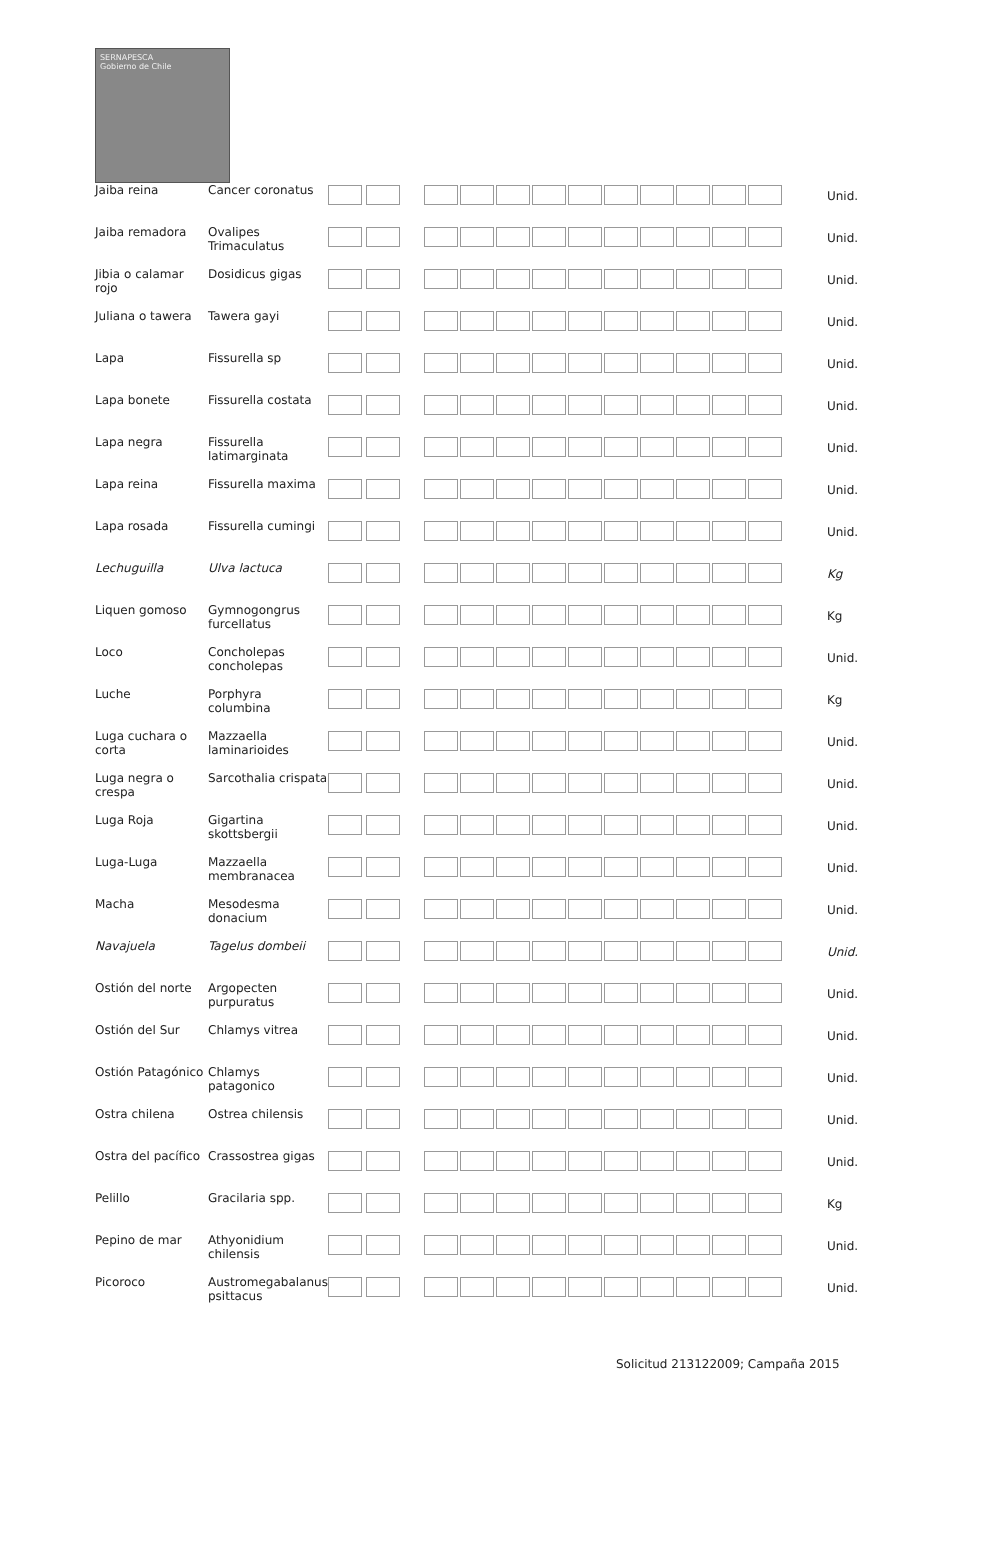SERNAPESCA
Gobierno de Chile
| Jaiba reina | Cancer coronatus | | | Unid. |
| Jaiba remadora | Ovalipes Trimaculatus | | | Unid. |
| Jibia o calamar rojo | Dosidicus gigas | | | Unid. |
| Juliana o tawera | Tawera gayi | | | Unid. |
| Lapa | Fissurella sp | | | Unid. |
| Lapa bonete | Fissurella costata | | | Unid. |
| Lapa negra | Fissurella latimarginata | | | Unid. |
| Lapa reina | Fissurella maxima | | | Unid. |
| Lapa rosada | Fissurella cumingi | | | Unid. |
| Lechuguilla | Ulva lactuca | | | Kg |
| Liquen gomoso | Gymnogongrus furcellatus | | | Kg |
| Loco | Concholepas concholepas | | | Unid. |
| Luche | Porphyra columbina | | | Kg |
| Luga cuchara o corta | Mazzaella laminarioides | | | Unid. |
| Luga negra o crespa | Sarcothalia crispata | | | Unid. |
| Luga Roja | Gigartina skottsbergii | | | Unid. |
| Luga-Luga | Mazzaella membranacea | | | Unid. |
| Macha | Mesodesma donacium | | | Unid. |
| Navajuela | Tagelus dombeii | | | Unid. |
| Ostión del norte | Argopecten purpuratus | | | Unid. |
| Ostión del Sur | Chlamys vitrea | | | Unid. |
| Ostión Patagónico | Chlamys patagonico | | | Unid. |
| Ostra chilena | Ostrea chilensis | | | Unid. |
| Ostra del pacífico | Crassostrea gigas | | | Unid. |
| Pelillo | Gracilaria spp. | | | Kg |
| Pepino de mar | Athyonidium chilensis | | | Unid. |
| Picoroco | Austromegabalanus psittacus | | | Unid. |
Solicitud 213122009; Campaña 2015